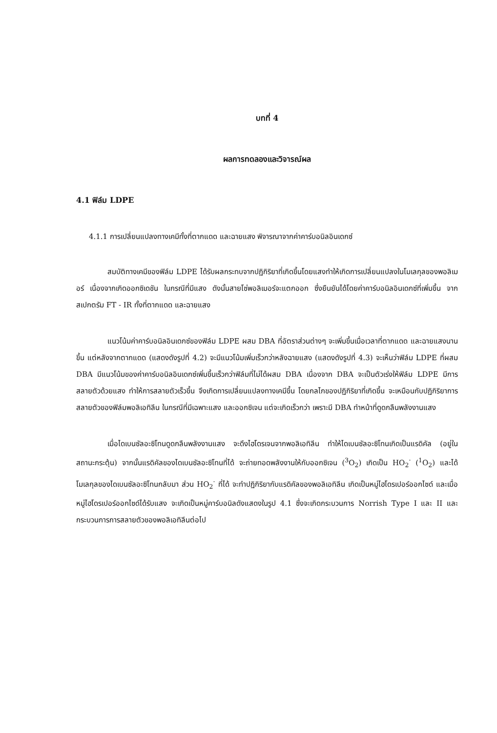บทที่ 4
ผลการทดลองและวิจารณ์ผล
4.1 ฟิล์ม LDPE
4.1.1 การเปลี่ยนแปลงทางเคมีทั้งที่ตากแดด และฉายแสง พิจารณาจากค่าคาร์บอนิลอินเดกซ์
สมบัติทางเคมีของฟิล์ม LDPE ได้รับผลกระทบจากปฏิกิริยาที่เกิดขึ้นโดยแสงทำให้เกิดการเปลี่ยนแปลงในโมเลกุลของพอลิเมอร์ เนื่องจากเกิดออกซิเดชัน ในกรณีที่มีแสง ดังนั้นสายโซ่พอลิเมอร์จะแตกออก ซึ่งยืนยันได้โดยค่าคาร์บอนิลอินเดกซ์ที่เพิ่มขึ้น จากสเปกตรัม FT - IR ทั้งที่ตากแดด และฉายแสง
แนวโน้มค่าคาร์บอนิลอินเดกซ์ของฟิล์ม LDPE ผสม DBA ที่อัตราส่วนต่างๆ จะเพิ่มขึ้นเมื่อเวลาที่ตากแดด และฉายแสงนานขึ้น แต่หลังจากตากแดด (แสดงดังรูปที่ 4.2) จะมีแนวโน้มเพิ่มเร็วกว่าหลังฉายแสง (แสดงดังรูปที่ 4.3) จะเห็นว่าฟิล์ม LDPE ที่ผสม DBA มีแนวโน้มของค่าคาร์บอนิลอินเดกซ์เพิ่มขึ้นเร็วกว่าฟิล์มที่ไม่ได้ผสม DBA เนื่องจาก DBA จะเป็นตัวเร่งให้ฟิล์ม LDPE มีการสลายตัวด้วยแสง ทำให้การสลายตัวเร็วขึ้น จึงเกิดการเปลี่ยนแปลงทางเคมีขึ้น โดยกลไกของปฏิกิริยาที่เกิดขึ้น จะเหมือนกับปฏิกิริยาการสลายตัวของฟิล์มพอลิเอทิลีน ในกรณีที่มีเฉพาะแสง และออกซิเจน แต่จะเกิดเร็วกว่า เพราะมี DBA ทำหน้าที่ดูดกลืนพลังงานแสง
เมื่อไดเบนซัลอะซิโทนดูดกลืนพลังงานแสง จะดึงไฮโดรเจนจากพอลิเอทิลีน ทำให้ไดเบนซัลอะซิโทนเกิดเป็นแรดิคัล (อยู่ในสถานะกระตุ้น) จากนั้นแรดิคัลของไดเบนซัลอะซิโทนที่ได้ จะถ่ายทอดพลังงานให้กับออกซิเจน (<sup>3</sup>O<sub>2</sub>) เกิดเป็น HO<sub>2</sub><sup>·</sup> (<sup>1</sup>O<sub>2</sub>) และได้โมเลกุลของไดเบนซัลอะซิโทนกลับมา ส่วน HO<sub>2</sub><sup>·</sup> ที่ได้ จะทำปฏิกิริยากับแรดิคัลของพอลิเอทิลีน เกิดเป็นหมู่ไฮโดรเปอร์ออกไซด์ และเมื่อหมู่ไฮโดรเปอร์ออกไซด์ได้รับแสง จะเกิดเป็นหมู่คาร์บอนิลดังแสดงในรูป 4.1 ซึ่งจะเกิดกระบวนการ Norrish Type I และ II และกระบวนการการสลายตัวของพอลิเอทิลีนต่อไป